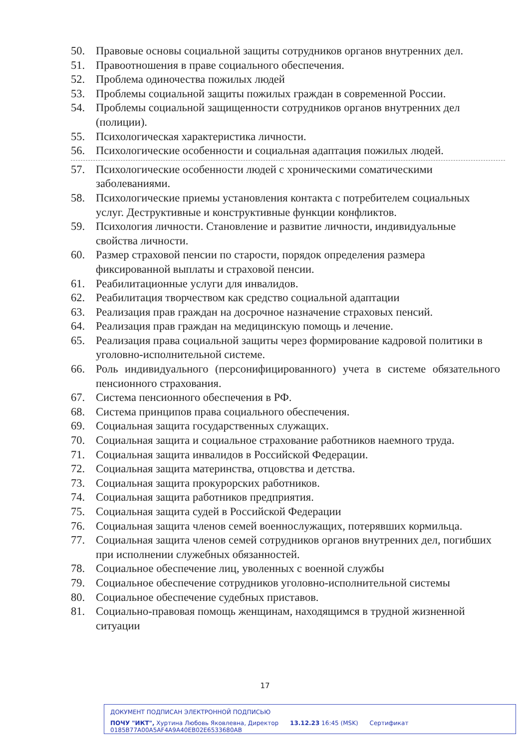50. Правовые основы социальной защиты сотрудников органов внутренних дел.
51. Правоотношения в праве социального обеспечения.
52. Проблема одиночества пожилых людей
53. Проблемы социальной защиты пожилых граждан в современной России.
54. Проблемы социальной защищенности сотрудников органов внутренних дел (полиции).
55. Психологическая характеристика личности.
56. Психологические особенности и социальная адаптация пожилых людей.
57. Психологические особенности людей с хроническими соматическими заболеваниями.
58. Психологические приемы установления контакта с потребителем социальных услуг. Деструктивные и конструктивные функции конфликтов.
59. Психология личности. Становление и развитие личности, индивидуальные свойства личности.
60. Размер страховой пенсии по старости, порядок определения размера фиксированной выплаты и страховой пенсии.
61. Реабилитационные услуги для инвалидов.
62. Реабилитация творчеством как средство социальной адаптации
63. Реализация прав граждан на досрочное назначение страховых пенсий.
64. Реализация прав граждан на медицинскую помощь и лечение.
65. Реализация права социальной защиты через формирование кадровой политики в уголовно-исполнительной системе.
66. Роль индивидуального (персонифицированного) учета в системе обязательного пенсионного страхования.
67. Система пенсионного обеспечения в РФ.
68. Система принципов права социального обеспечения.
69. Социальная защита государственных служащих.
70. Социальная защита и социальное страхование работников наемного труда.
71. Социальная защита инвалидов в Российской Федерации.
72. Социальная защита материнства, отцовства и детства.
73. Социальная защита прокурорских работников.
74. Социальная защита работников предприятия.
75. Социальная защита судей в Российской Федерации
76. Социальная защита членов семей военнослужащих, потерявших кормильца.
77. Социальная защита членов семей сотрудников органов внутренних дел, погибших при исполнении служебных обязанностей.
78. Социальное обеспечение лиц, уволенных с военной службы
79. Социальное обеспечение сотрудников уголовно-исполнительной системы
80. Социальное обеспечение судебных приставов.
81. Социально-правовая помощь женщинам, находящимся в трудной жизненной ситуации
17
ДОКУМЕНТ ПОДПИСАН ЭЛЕКТРОННОЙ ПОДПИСЬЮ
ПОЧУ "ИКТ", Хуртина Любовь Яковлевна, Директор 13.12.23 16:45 (MSK) Сертификат 0185B77A00A5AF4A9A40EB02E6533680AB